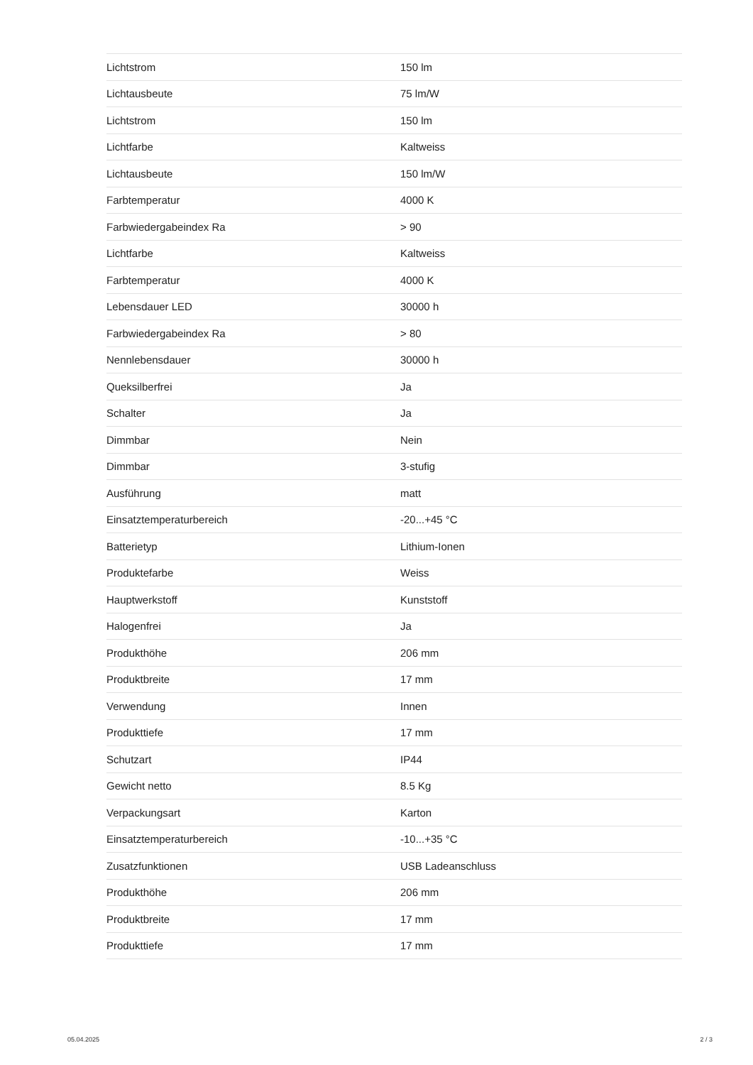| Lichtstrom | 150 lm |
| Lichtausbeute | 75 lm/W |
| Lichtstrom | 150 lm |
| Lichtfarbe | Kaltweiss |
| Lichtausbeute | 150 lm/W |
| Farbtemperatur | 4000 K |
| Farbwiedergabeindex Ra | > 90 |
| Lichtfarbe | Kaltweiss |
| Farbtemperatur | 4000 K |
| Lebensdauer LED | 30000 h |
| Farbwiedergabeindex Ra | > 80 |
| Nennlebensdauer | 30000 h |
| Queksilberfrei | Ja |
| Schalter | Ja |
| Dimmbar | Nein |
| Dimmbar | 3-stufig |
| Ausführung | matt |
| Einsatztemperaturbereich | -20...+45 °C |
| Batterietyp | Lithium-Ionen |
| Produktefarbe | Weiss |
| Hauptwerkstoff | Kunststoff |
| Halogenfrei | Ja |
| Produkthöhe | 206 mm |
| Produktbreite | 17 mm |
| Verwendung | Innen |
| Produkttiefe | 17 mm |
| Schutzart | IP44 |
| Gewicht netto | 8.5 Kg |
| Verpackungsart | Karton |
| Einsatztemperaturbereich | -10...+35 °C |
| Zusatzfunktionen | USB Ladeanschluss |
| Produkthöhe | 206 mm |
| Produktbreite | 17 mm |
| Produkttiefe | 17 mm |
05.04.2025 2 / 3